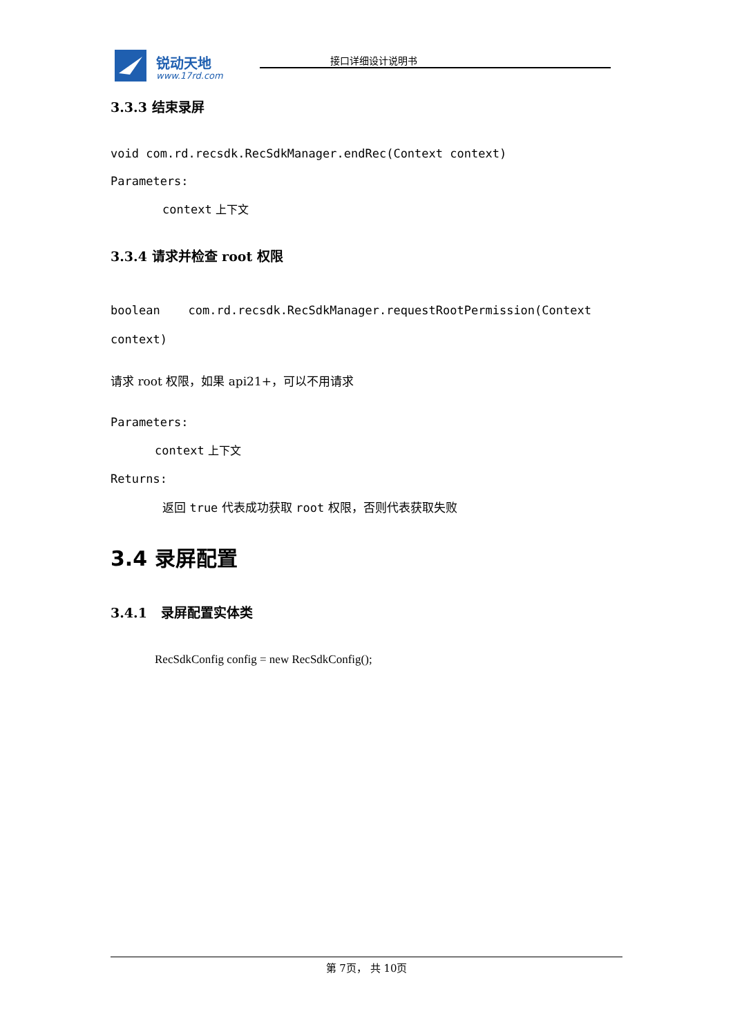锐动天地
www.17rd.com
接口详细设计说明书
3.3.3 结束录屏
void com.rd.recsdk.RecSdkManager.endRec(Context context)
Parameters:
context 上下文
3.3.4 请求并检查 root 权限
boolean com.rd.recsdk.RecSdkManager.requestRootPermission(Context context)
请求 root 权限，如果 api21+，可以不用请求
Parameters:
context 上下文
Returns:
返回 true 代表成功获取 root 权限，否则代表获取失败
3.4 录屏配置
3.4.1 录屏配置实体类
RecSdkConfig config = new RecSdkConfig();
第 7页， 共 10页